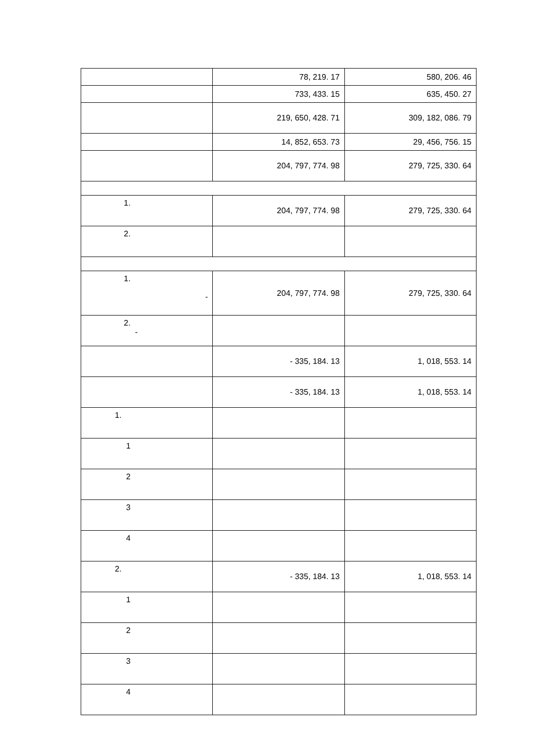| | 78, 219. 17 | 580, 206. 46 |
| | 733, 433. 15 | 635, 450. 27 |
| | 219, 650, 428. 71 | 309, 182, 086. 79 |
| | 14, 852, 653. 73 | 29, 456, 756. 15 |
| | 204, 797, 774. 98 | 279, 725, 330. 64 |
| 1. | 204, 797, 774. 98 | 279, 725, 330. 64 |
| 2. | | |
| 1. - | 204, 797, 774. 98 | 279, 725, 330. 64 |
| 2. - | | |
| | - 335, 184. 13 | 1, 018, 553. 14 |
| | - 335, 184. 13 | 1, 018, 553. 14 |
| 1. | | |
| 1 | | |
| 2 | | |
| 3 | | |
| 4 | | |
| 2. | - 335, 184. 13 | 1, 018, 553. 14 |
| 1 | | |
| 2 | | |
| 3 | | |
| 4 | | |